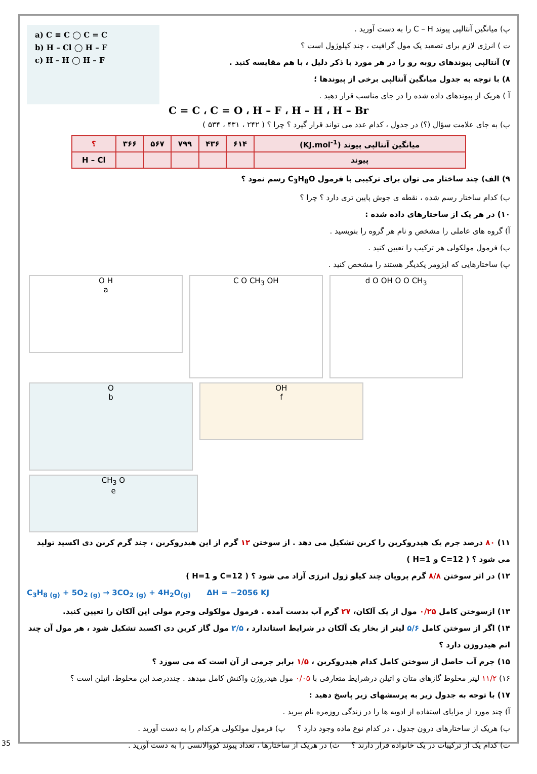a) C ≡ C ◯ C = C
b) H – Cl ◯ H – F
c) H – H ◯ H – F
پ) میانگین آنتالپی پیوند C – H را به دست آورید .
ت ) انرژی لازم برای تصعید یک مول گرافیت ، چند کیلوژول است ؟
۷) آنتالپی پیوندهای روبه رو را در هر مورد با ذکر دلیل ، با هم مقایسه کنید .
۸) با توجه به جدول میانگین آنتالپی برخی از پیوندها ؛
آ ) هریک از پیوندهای داده شده را در جای مناسب قرار دهید .
C = C ، C = O ، H – F ، H – H ، H – Br
ب) به جای علامت سؤال (؟) در جدول ، کدام عدد می تواند قرار گیرد ؟ چرا ؟ ( ۲۴۲ ، ۴۳۱ ، ۵۳۴ )
| میانگین آنتالپی پیوند (KJ.mol<sup>-1</sup>) | ۶۱۴ | ۴۳۶ | ۷۹۹ | ۵۶۷ | ۳۶۶ | ؟ |
| پیوند | | | | | | H – Cl |
۹) الف) چند ساختار می توان برای ترکیبی با فرمول C<sub>3</sub>H<sub>8</sub>O رسم نمود ؟
ب) کدام ساختار رسم شده ، نقطه ی جوش پایین تری دارد ؟ چرا ؟
۱۰) در هر یک از ساختارهای داده شده :
آ) گروه های عاملی را مشخص و نام هر گروه را بنویسید .
ب) فرمول مولکولی هر ترکیب را تعیین کنید .
پ) ساختارهایی که ایزومر یکدیگر هستند را مشخص کنید .
O H
a
C O CH<sub>3</sub> OH d O OH O O CH<sub>3</sub>
O
b
OH
f
CH<sub>3</sub> O
e
۱۱) ۸۰ درصد جرم یک هیدروکربن را کربن تشکیل می دهد . از سوختن ۱۲ گرم از این هیدروکربن ، چند گرم کربن دی اکسید تولید می شود ؟ ( C=12 و H=1 )
۱۲) در اثر سوختن ۸/۸ گرم پروپان چند کیلو ژول انرژی آزاد می شود ؟ ( C=12 و H=1 )
C<sub>3</sub>H<sub>8 (g)</sub> + 5O<sub>2 (g)</sub> → 3CO<sub>2 (g)</sub> + 4H<sub>2</sub>O<sub>(g)</sub> ΔH = −2056 KJ
۱۳) ازسوختن کامل ۰/۲۵ مول از یک آلکان، ۲۷ گرم آب بدست آمده . فرمول مولکولی وجرم مولی این آلکان را تعیین کنید.
۱۴) اگر از سوختن کامل ۵/۶ لیتر از بخار یک آلکان در شرایط استاندارد ، ۲/۵ مول گاز کربن دی اکسید تشکیل شود ، هر مول آن چند اتم هیدروژن دارد ؟
۱۵) جرم آب حاصل از سوختن کامل کدام هیدروکربن ، ۱/۵ برابر جرمی از آن است که می سوزد ؟
۱۶) ۱۱/۲ لیتر مخلوط گازهای متان و اتیلن درشرایط متعارفی با ۰/۰۵ مول هیدروژن واکنش کامل میدهد . چنددرصد این مخلوط، اتیلن است ؟
۱۷) با توجه به جدول زیر به پرسشهای زیر پاسخ دهید :
آ) چند مورد از مزایای استفاده از ادویه ها را در زندگی روزمره نام ببرید .
ب) هریک از ساختارهای درون جدول ، در کدام نوع ماده وجود دارد ؟ پ) فرمول مولکولی هرکدام را به دست آورید .
ت) کدام یک از ترکیبات در یک خانواده قرار دارند ؟ ث) در هریک از ساختارها ، تعداد پیوند کووالانسی را به دست آورید .
35